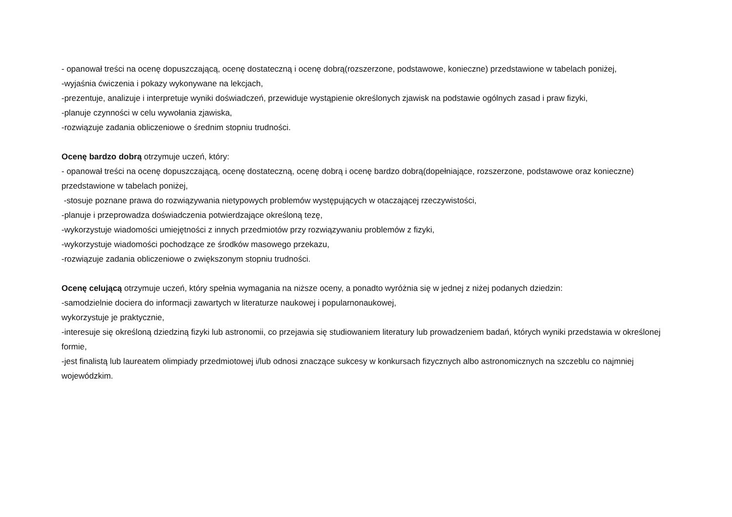- opanował treści na ocenę dopuszczającą, ocenę dostateczną i ocenę dobrą(rozszerzone, podstawowe, konieczne) przedstawione w tabelach poniżej,
-wyjaśnia ćwiczenia i pokazy wykonywane na lekcjach,
-prezentuje, analizuje i interpretuje wyniki doświadczeń, przewiduje wystąpienie określonych zjawisk na podstawie ogólnych zasad i praw fizyki,
-planuje czynności w celu wywołania zjawiska,
-rozwiązuje zadania obliczeniowe o średnim stopniu trudności.
Ocenę bardzo dobrą otrzymuje uczeń, który:
- opanował treści na ocenę dopuszczającą, ocenę dostateczną, ocenę dobrą i ocenę bardzo dobrą(dopełniające, rozszerzone, podstawowe oraz konieczne) przedstawione w tabelach poniżej,
-stosuje poznane prawa do rozwiązywania nietypowych problemów występujących w otaczającej rzeczywistości,
-planuje i przeprowadza doświadczenia potwierdzające określoną tezę,
-wykorzystuje wiadomości umiejętności z innych przedmiotów przy rozwiązywaniu problemów z fizyki,
-wykorzystuje wiadomości pochodzące ze środków masowego przekazu,
-rozwiązuje zadania obliczeniowe o zwiększonym stopniu trudności.
Ocenę celującą otrzymuje uczeń, który spełnia wymagania na niższe oceny, a ponadto wyróżnia się w jednej z niżej podanych dziedzin:
-samodzielnie dociera do informacji zawartych w literaturze naukowej i popularnonaukowej,
wykorzystuje je praktycznie,
-interesuje się określoną dziedziną fizyki lub astronomii, co przejawia się studiowaniem literatury lub prowadzeniem badań, których wyniki przedstawia w określonej formie,
-jest finalistą lub laureatem olimpiady przedmiotowej i/lub odnosi znaczące sukcesy w konkursach fizycznych albo astronomicznych na szczeblu co najmniej wojewódzkim.